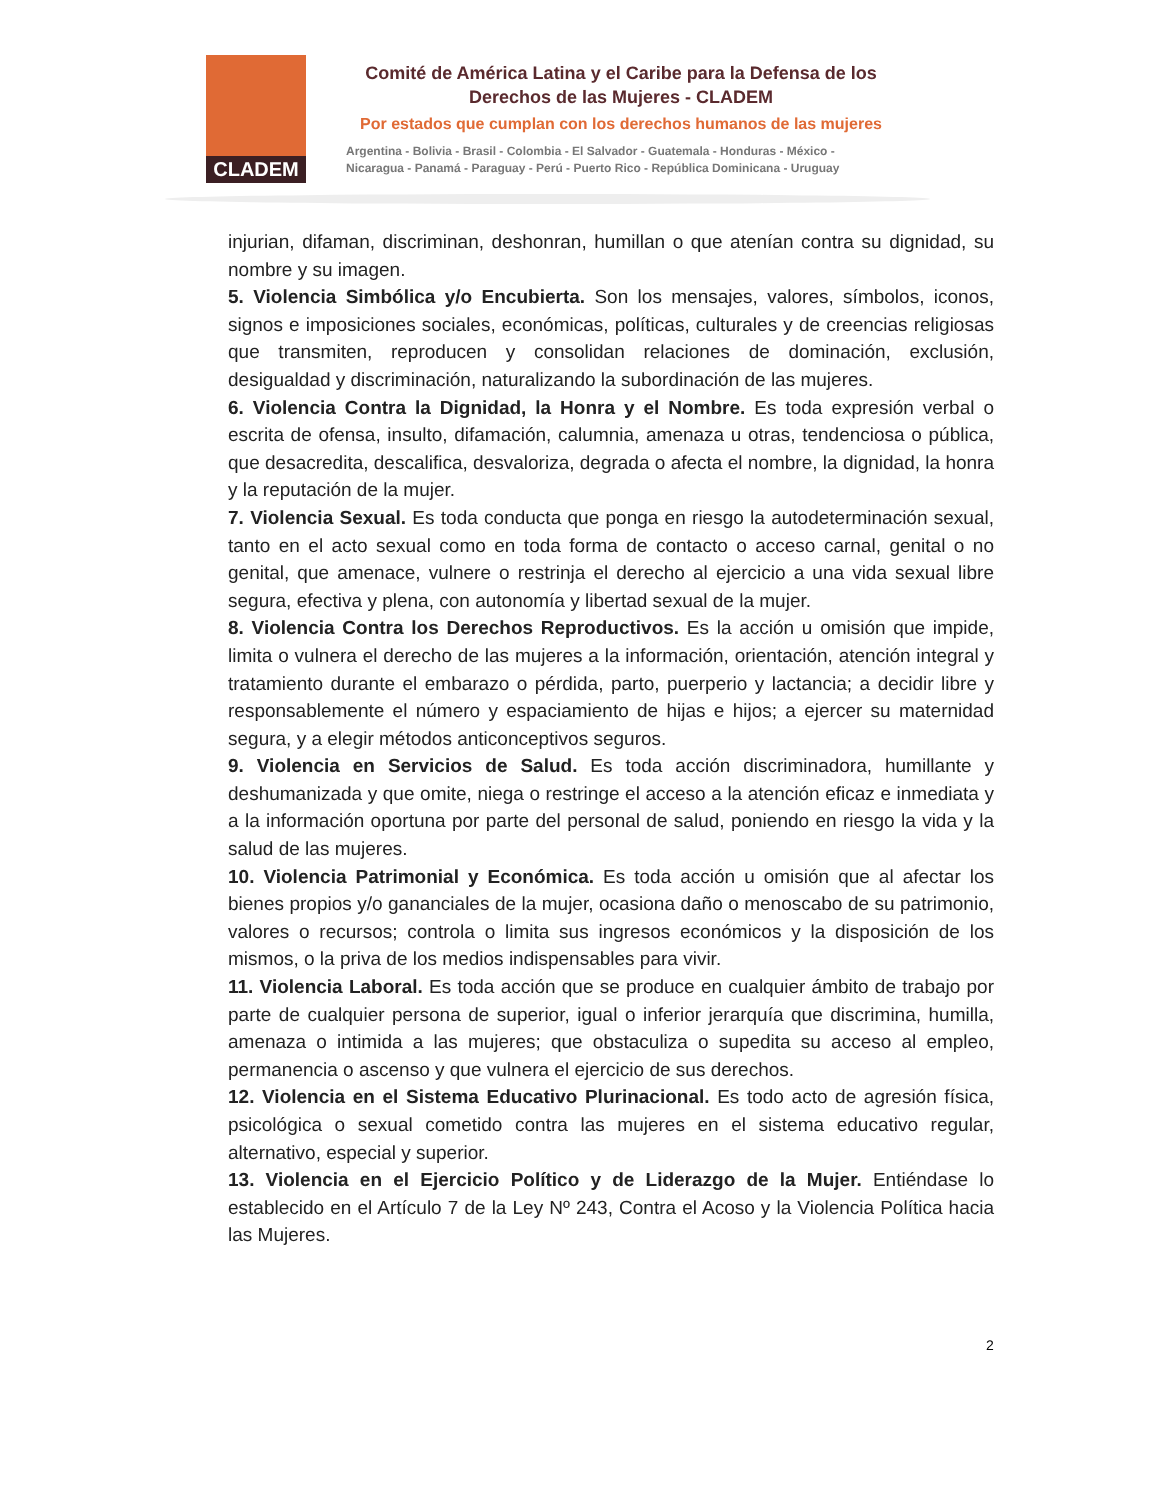CLADEM
Comité de América Latina y el Caribe para la Defensa de los
Derechos de las Mujeres - CLADEM
Por estados que cumplan con los derechos humanos de las mujeres
Argentina - Bolivia - Brasil - Colombia - El Salvador - Guatemala - Honduras - México -
Nicaragua - Panamá - Paraguay - Perú - Puerto Rico - República Dominicana - Uruguay
injurian, difaman, discriminan, deshonran, humillan o que atenían contra su dignidad, su nombre y su imagen.
5. Violencia Simbólica y/o Encubierta. Son los mensajes, valores, símbolos, iconos, signos e imposiciones sociales, económicas, políticas, culturales y de creencias religiosas que transmiten, reproducen y consolidan relaciones de dominación, exclusión, desigualdad y discriminación, naturalizando la subordinación de las mujeres.
6. Violencia Contra la Dignidad, la Honra y el Nombre. Es toda expresión verbal o escrita de ofensa, insulto, difamación, calumnia, amenaza u otras, tendenciosa o pública, que desacredita, descalifica, desvaloriza, degrada o afecta el nombre, la dignidad, la honra y la reputación de la mujer.
7. Violencia Sexual. Es toda conducta que ponga en riesgo la autodeterminación sexual, tanto en el acto sexual como en toda forma de contacto o acceso carnal, genital o no genital, que amenace, vulnere o restrinja el derecho al ejercicio a una vida sexual libre segura, efectiva y plena, con autonomía y libertad sexual de la mujer.
8. Violencia Contra los Derechos Reproductivos. Es la acción u omisión que impide, limita o vulnera el derecho de las mujeres a la información, orientación, atención integral y tratamiento durante el embarazo o pérdida, parto, puerperio y lactancia; a decidir libre y responsablemente el número y espaciamiento de hijas e hijos; a ejercer su maternidad segura, y a elegir métodos anticonceptivos seguros.
9. Violencia en Servicios de Salud. Es toda acción discriminadora, humillante y deshumanizada y que omite, niega o restringe el acceso a la atención eficaz e inmediata y a la información oportuna por parte del personal de salud, poniendo en riesgo la vida y la salud de las mujeres.
10. Violencia Patrimonial y Económica. Es toda acción u omisión que al afectar los bienes propios y/o gananciales de la mujer, ocasiona daño o menoscabo de su patrimonio, valores o recursos; controla o limita sus ingresos económicos y la disposición de los mismos, o la priva de los medios indispensables para vivir.
11. Violencia Laboral. Es toda acción que se produce en cualquier ámbito de trabajo por parte de cualquier persona de superior, igual o inferior jerarquía que discrimina, humilla, amenaza o intimida a las mujeres; que obstaculiza o supedita su acceso al empleo, permanencia o ascenso y que vulnera el ejercicio de sus derechos.
12. Violencia en el Sistema Educativo Plurinacional. Es todo acto de agresión física, psicológica o sexual cometido contra las mujeres en el sistema educativo regular, alternativo, especial y superior.
13. Violencia en el Ejercicio Político y de Liderazgo de la Mujer. Entiéndase lo establecido en el Artículo 7 de la Ley Nº 243, Contra el Acoso y la Violencia Política hacia las Mujeres.
2